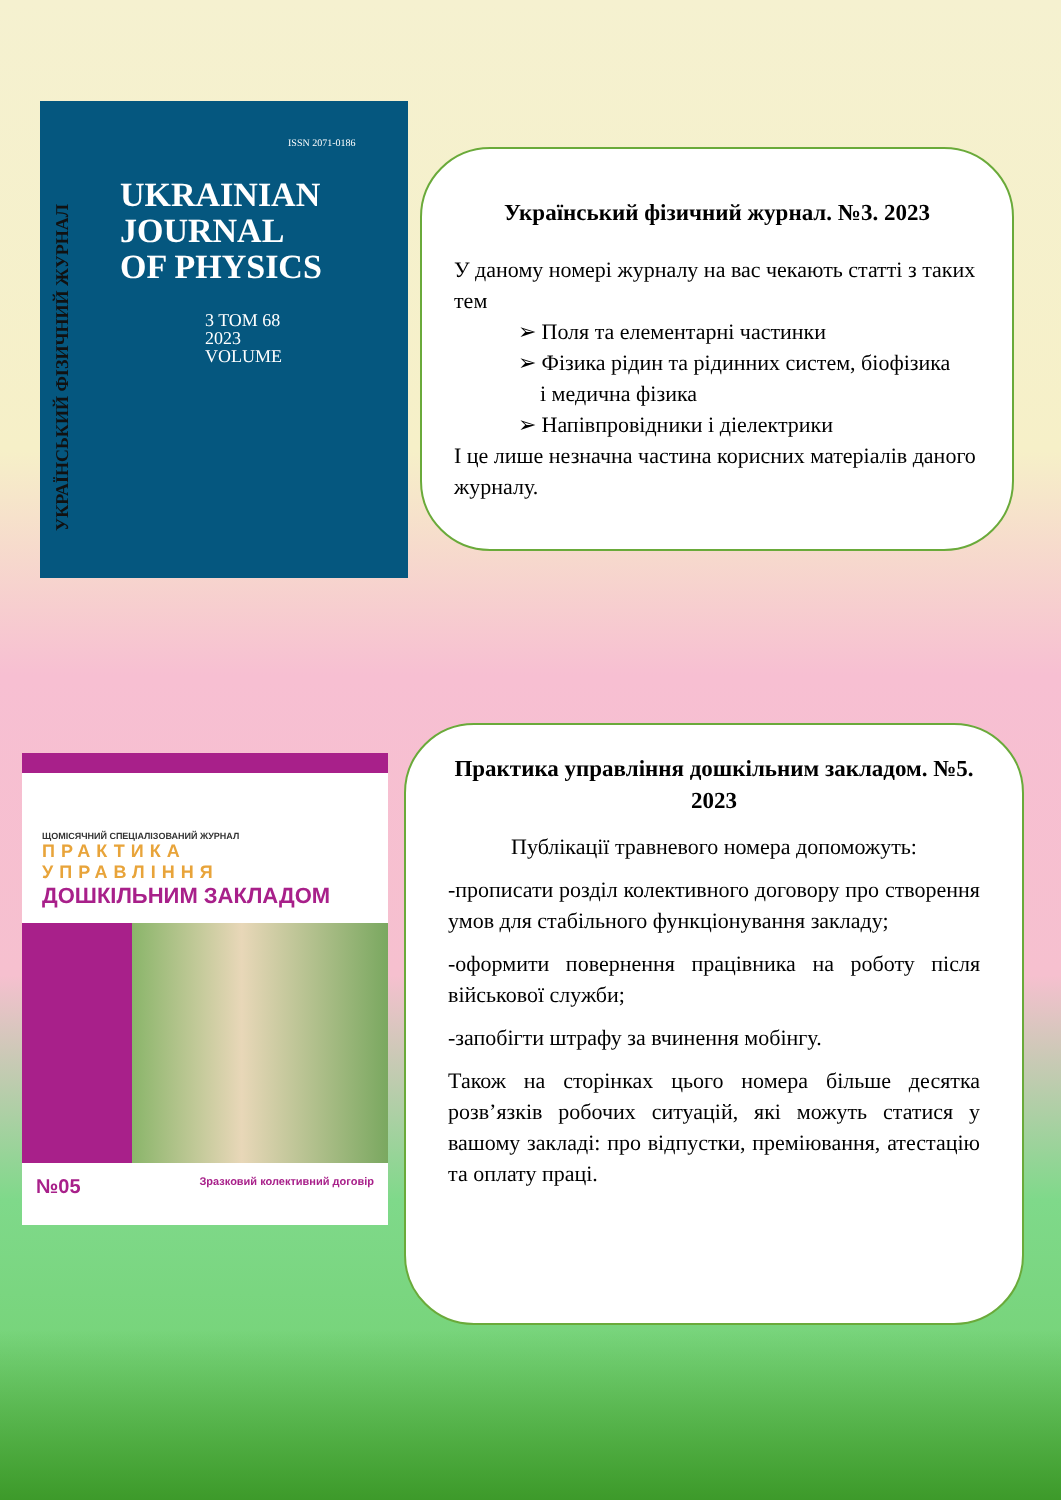ISSN 2071-0186
UKRAINIAN
JOURNAL
OF PHYSICS
3 TOM 68
2023
VOLUME
УКРАЇНСЬКИЙ ФІЗИЧНИЙ ЖУРНАЛ
ЩОМІСЯЧНИЙ СПЕЦІАЛІЗОВАНИЙ ЖУРНАЛ
ПРАКТИКА УПРАВЛІННЯ
ДОШКІЛЬНИМ ЗАКЛАДОМ
№05 Зразковий колективний договір
Український фізичний журнал. №3. 2023
У даному номері журналу на вас чекають статті з таких тем
➢ Поля та елементарні частинки
➢ Фізика рідин та рідинних систем, біофізика
і медична фізика
➢ Напівпровідники і діелектрики
І це лише незначна частина корисних матеріалів даного журналу.
Практика управління дошкільним закладом. №5. 2023
Публікації травневого номера допоможуть:
-прописати розділ колективного договору про створення умов для стабільного функціонування закладу;
-оформити повернення працівника на роботу після військової служби;
-запобігти штрафу за вчинення мобінгу.
Також на сторінках цього номера більше десятка розв’язків робочих ситуацій, які можуть статися у вашому закладі: про відпустки, преміювання, атестацію та оплату праці.